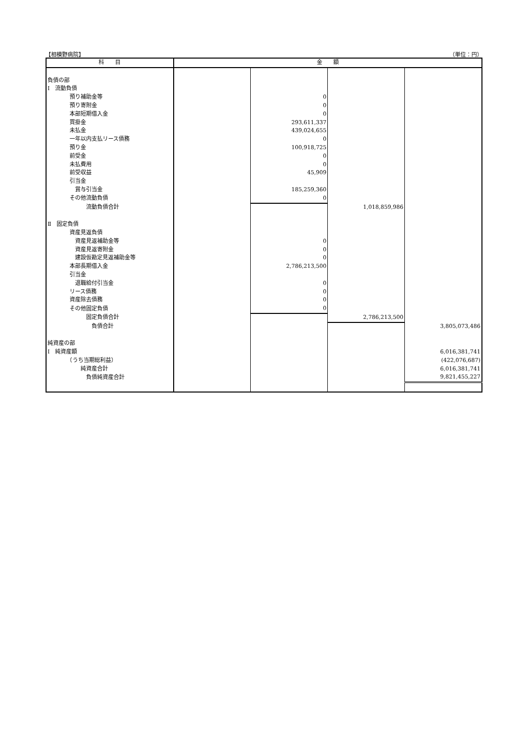【相模野病院】 （単位：円）
| 科 目 | 金 額 | | | |
| --- | --- | --- | --- | --- |
| 負債の部 | | | | |
| Ⅰ 流動負債 | | | | |
| 預り補助金等 | | 0 | | |
| 預り寄附金 | | 0 | | |
| 本部短期借入金 | | 0 | | |
| 買掛金 | | 293,611,337 | | |
| 未払金 | | 439,024,655 | | |
| 一年以内支払リース債務 | | 0 | | |
| 預り金 | | 100,918,725 | | |
| 前受金 | | 0 | | |
| 未払費用 | | 0 | | |
| 前受収益 | | 45,909 | | |
| 引当金 | | | | |
| 賞与引当金 | | 185,259,360 | | |
| その他流動負債 | | 0 | | |
| 流動負債合計 | | | 1,018,859,986 | |
| Ⅱ 固定負債 | | | | |
| 資産見返負債 | | | | |
| 資産見返補助金等 | | 0 | | |
| 資産見返寄附金 | | 0 | | |
| 建設仮勘定見返補助金等 | | 0 | | |
| 本部長期借入金 | | 2,786,213,500 | | |
| 引当金 | | | | |
| 退職給付引当金 | | 0 | | |
| リース債務 | | 0 | | |
| 資産除去債務 | | 0 | | |
| その他固定負債 | | 0 | | |
| 固定負債合計 | | | 2,786,213,500 | |
| 負債合計 | | | | 3,805,073,486 |
| 純資産の部 | | | | |
| Ⅰ 純資産額 | | | | 6,016,381,741 |
| （うち当期総利益） | | | | (422,076,687) |
| 純資産合計 | | | | 6,016,381,741 |
| 負債純資産合計 | | | | 9,821,455,227 |